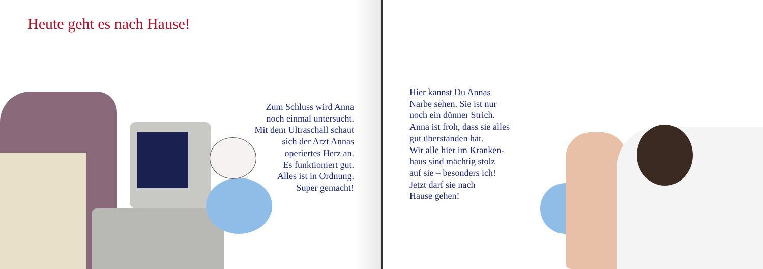Heute geht es nach Hause!
Zum Schluss wird Anna
noch einmal untersucht.
Mit dem Ultraschall schaut
sich der Arzt Annas
operiertes Herz an.
Es funktioniert gut.
Alles ist in Ordnung.
Super gemacht!
Hier kannst Du Annas
Narbe sehen. Sie ist nur
noch ein dünner Strich.
Anna ist froh, dass sie alles
gut überstanden hat.
Wir alle hier im Kranken-
haus sind mächtig stolz
auf sie – besonders ich!
Jetzt darf sie nach
Hause gehen!